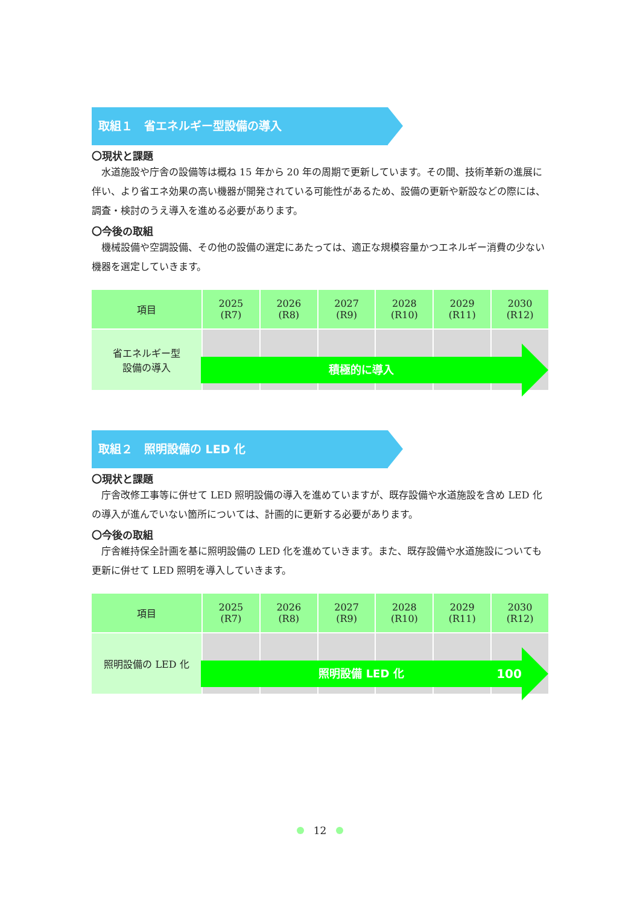取組１　省エネルギー型設備の導入
〇現状と課題
水道施設や庁舎の設備等は概ね 15 年から 20 年の周期で更新しています。その間、技術革新の進展に伴い、より省エネ効果の高い機器が開発されている可能性があるため、設備の更新や新設などの際には、調査・検討のうえ導入を進める必要があります。
〇今後の取組
機械設備や空調設備、その他の設備の選定にあたっては、適正な規模容量かつエネルギー消費の少ない機器を選定していきます。
| 項目 | 2025 (R7) | 2026 (R8) | 2027 (R9) | 2028 (R10) | 2029 (R11) | 2030 (R12) |
| --- | --- | --- | --- | --- | --- | --- |
| 省エネルギー型 設備の導入 | | | | | | |
積極的に導入
取組２　照明設備の LED 化
〇現状と課題
庁舎改修工事等に併せて LED 照明設備の導入を進めていますが、既存設備や水道施設を含め LED 化の導入が進んでいない箇所については、計画的に更新する必要があります。
〇今後の取組
庁舎維持保全計画を基に照明設備の LED 化を進めていきます。また、既存設備や水道施設についても更新に併せて LED 照明を導入していきます。
| 項目 | 2025 (R7) | 2026 (R8) | 2027 (R9) | 2028 (R10) | 2029 (R11) | 2030 (R12) |
| --- | --- | --- | --- | --- | --- | --- |
| 照明設備の LED 化 | | | | | | |
照明設備 LED 化 100%
12